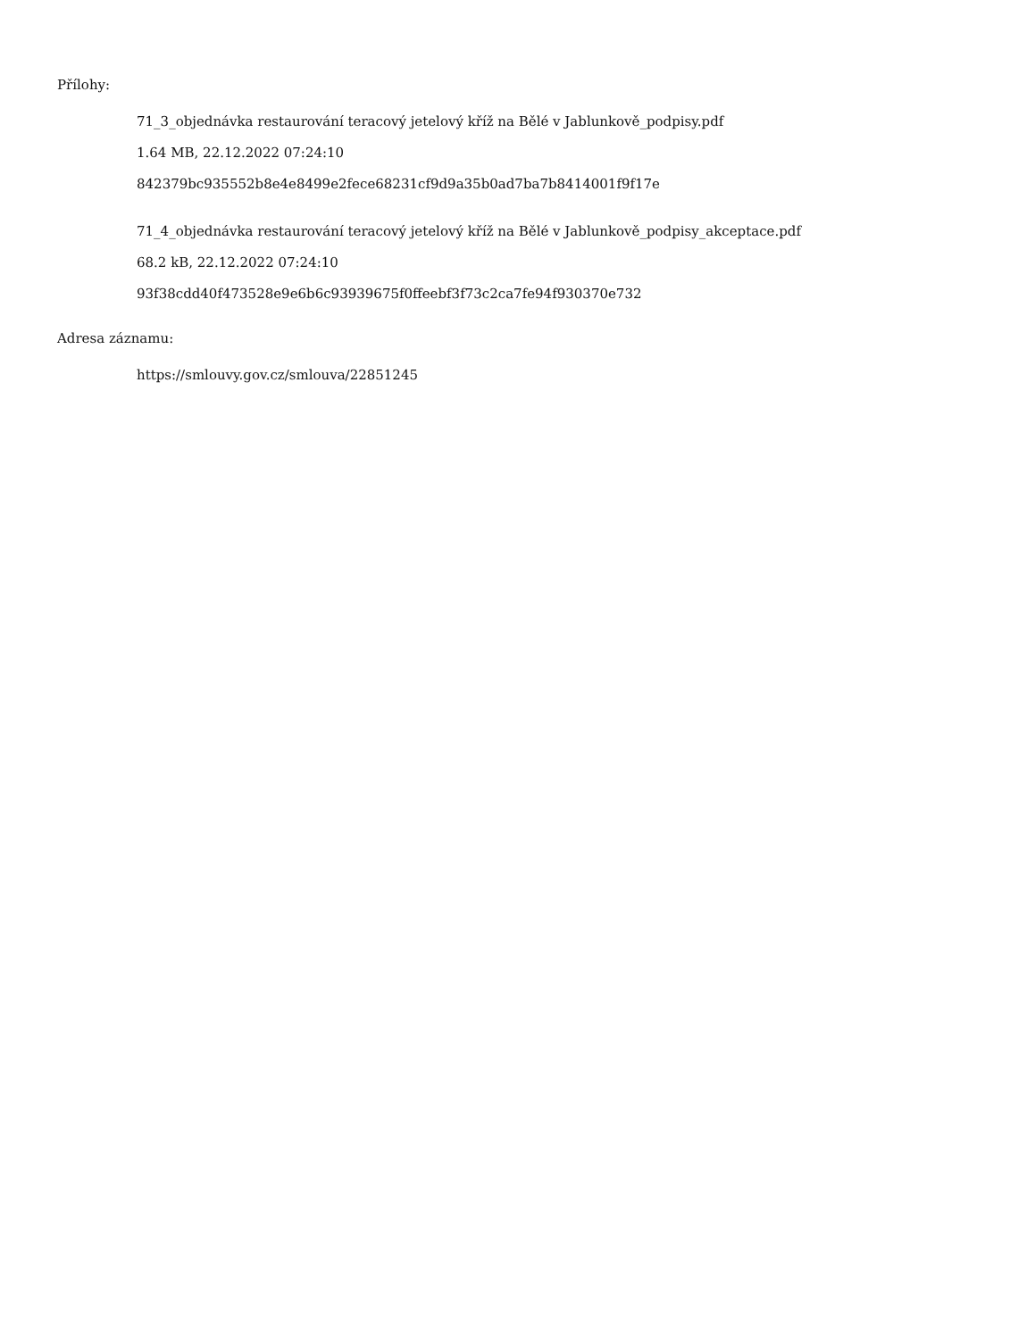Přílohy:
71_3_objednávka restaurování teracový jetelový kříž na Bělé v Jablunkově_podpisy.pdf
1.64 MB, 22.12.2022 07:24:10
842379bc935552b8e4e8499e2fece68231cf9d9a35b0ad7ba7b8414001f9f17e
71_4_objednávka restaurování teracový jetelový kříž na Bělé v Jablunkově_podpisy_akceptace.pdf
68.2 kB, 22.12.2022 07:24:10
93f38cdd40f473528e9e6b6c93939675f0ffeebf3f73c2ca7fe94f930370e732
Adresa záznamu:
https://smlouvy.gov.cz/smlouva/22851245